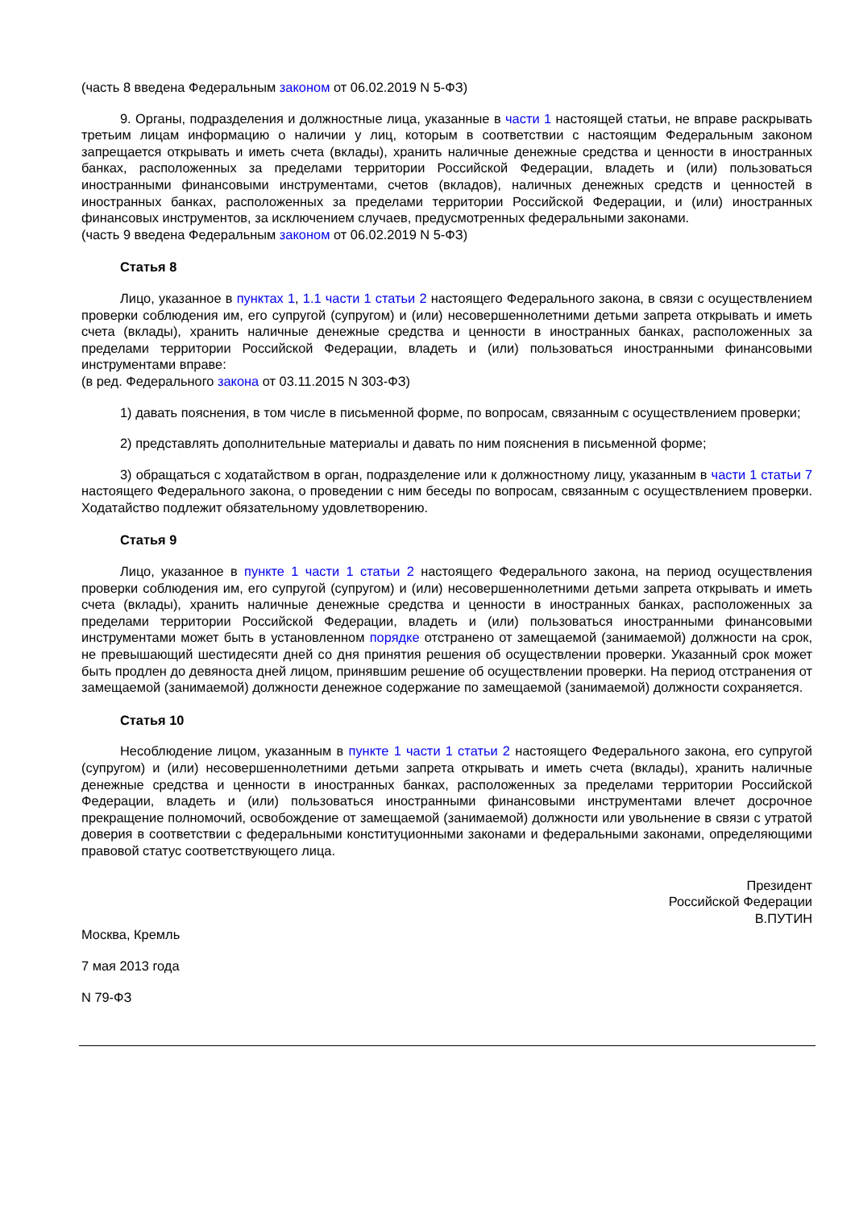(часть 8 введена Федеральным законом от 06.02.2019 N 5-ФЗ)
9. Органы, подразделения и должностные лица, указанные в части 1 настоящей статьи, не вправе раскрывать третьим лицам информацию о наличии у лиц, которым в соответствии с настоящим Федеральным законом запрещается открывать и иметь счета (вклады), хранить наличные денежные средства и ценности в иностранных банках, расположенных за пределами территории Российской Федерации, владеть и (или) пользоваться иностранными финансовыми инструментами, счетов (вкладов), наличных денежных средств и ценностей в иностранных банках, расположенных за пределами территории Российской Федерации, и (или) иностранных финансовых инструментов, за исключением случаев, предусмотренных федеральными законами.
(часть 9 введена Федеральным законом от 06.02.2019 N 5-ФЗ)
Статья 8
Лицо, указанное в пунктах 1, 1.1 части 1 статьи 2 настоящего Федерального закона, в связи с осуществлением проверки соблюдения им, его супругой (супругом) и (или) несовершеннолетними детьми запрета открывать и иметь счета (вклады), хранить наличные денежные средства и ценности в иностранных банках, расположенных за пределами территории Российской Федерации, владеть и (или) пользоваться иностранными финансовыми инструментами вправе:
(в ред. Федерального закона от 03.11.2015 N 303-ФЗ)
1) давать пояснения, в том числе в письменной форме, по вопросам, связанным с осуществлением проверки;
2) представлять дополнительные материалы и давать по ним пояснения в письменной форме;
3) обращаться с ходатайством в орган, подразделение или к должностному лицу, указанным в части 1 статьи 7 настоящего Федерального закона, о проведении с ним беседы по вопросам, связанным с осуществлением проверки. Ходатайство подлежит обязательному удовлетворению.
Статья 9
Лицо, указанное в пункте 1 части 1 статьи 2 настоящего Федерального закона, на период осуществления проверки соблюдения им, его супругой (супругом) и (или) несовершеннолетними детьми запрета открывать и иметь счета (вклады), хранить наличные денежные средства и ценности в иностранных банках, расположенных за пределами территории Российской Федерации, владеть и (или) пользоваться иностранными финансовыми инструментами может быть в установленном порядке отстранено от замещаемой (занимаемой) должности на срок, не превышающий шестидесяти дней со дня принятия решения об осуществлении проверки. Указанный срок может быть продлен до девяноста дней лицом, принявшим решение об осуществлении проверки. На период отстранения от замещаемой (занимаемой) должности денежное содержание по замещаемой (занимаемой) должности сохраняется.
Статья 10
Несоблюдение лицом, указанным в пункте 1 части 1 статьи 2 настоящего Федерального закона, его супругой (супругом) и (или) несовершеннолетними детьми запрета открывать и иметь счета (вклады), хранить наличные денежные средства и ценности в иностранных банках, расположенных за пределами территории Российской Федерации, владеть и (или) пользоваться иностранными финансовыми инструментами влечет досрочное прекращение полномочий, освобождение от замещаемой (занимаемой) должности или увольнение в связи с утратой доверия в соответствии с федеральными конституционными законами и федеральными законами, определяющими правовой статус соответствующего лица.
Президент
Российской Федерации
В.ПУТИН
Москва, Кремль
7 мая 2013 года
N 79-ФЗ